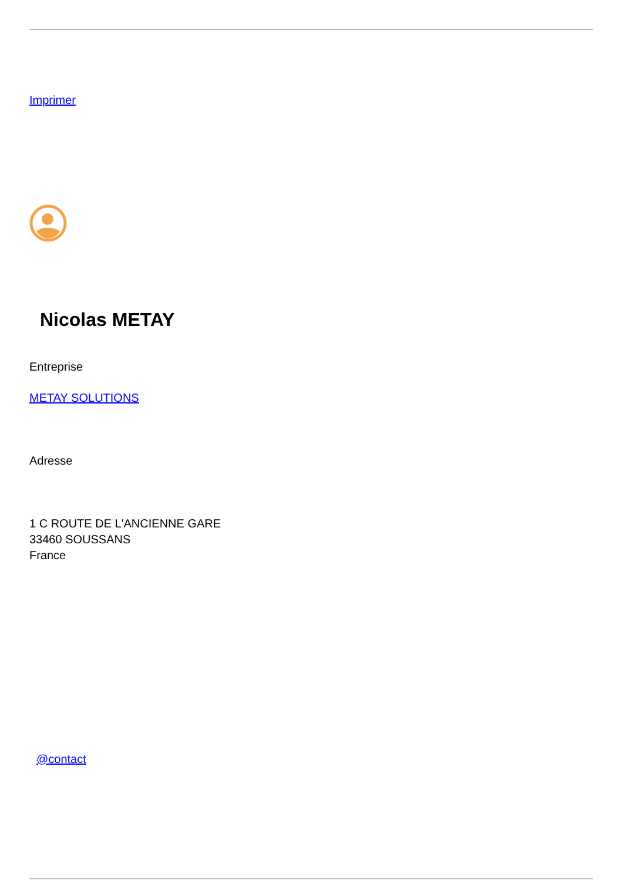Imprimer
Nicolas METAY
Entreprise
METAY SOLUTIONS
Adresse
1 C ROUTE DE L'ANCIENNE GARE
33460 SOUSSANS
France
@contact